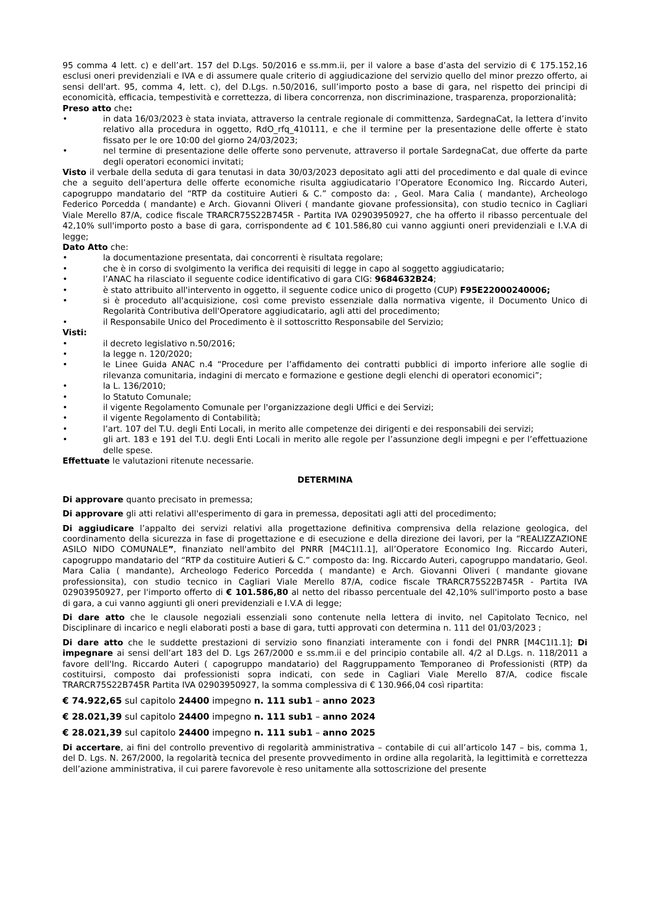95 comma 4 lett. c) e dell’art. 157 del D.Lgs. 50/2016 e ss.mm.ii, per il valore a base d’asta del servizio di € 175.152,16 esclusi oneri previdenziali e IVA e di assumere quale criterio di aggiudicazione del servizio quello del minor prezzo offerto, ai sensi dell'art. 95, comma 4, lett. c), del D.Lgs. n.50/2016, sull’importo posto a base di gara, nel rispetto dei principi di economicità, efficacia, tempestività e correttezza, di libera concorrenza, non discriminazione, trasparenza, proporzionalità;
Preso atto che:
• in data 16/03/2023 è stata inviata, attraverso la centrale regionale di committenza, SardegnaCat, la lettera d’invito relativo alla procedura in oggetto, RdO_rfq_410111, e che il termine per la presentazione delle offerte è stato fissato per le ore 10:00 del giorno 24/03/2023;
• nel termine di presentazione delle offerte sono pervenute, attraverso il portale SardegnaCat, due offerte da parte degli operatori economici invitati;
Visto il verbale della seduta di gara tenutasi in data 30/03/2023 depositato agli atti del procedimento e dal quale di evince che a seguito dell’apertura delle offerte economiche risulta aggiudicatario l’Operatore Economico Ing. Riccardo Auteri, capogruppo mandatario del “RTP da costituire Autieri & C.” composto da: , Geol. Mara Calia ( mandante), Archeologo Federico Porcedda ( mandante) e Arch. Giovanni Oliveri ( mandante giovane professionsita), con studio tecnico in Cagliari Viale Merello 87/A, codice fiscale TRARCR75S22B745R - Partita IVA 02903950927, che ha offerto il ribasso percentuale del 42,10% sull'importo posto a base di gara, corrispondente ad € 101.586,80 cui vanno aggiunti oneri previdenziali e I.V.A di legge;
Dato Atto che:
• la documentazione presentata, dai concorrenti è risultata regolare;
• che è in corso di svolgimento la verifica dei requisiti di legge in capo al soggetto aggiudicatario;
• l’ANAC ha rilasciato il seguente codice identificativo di gara CIG: 9684632B24;
• è stato attribuito all'intervento in oggetto, il seguente codice unico di progetto (CUP) F95E22000240006;
• si è proceduto all'acquisizione, così come previsto essenziale dalla normativa vigente, il Documento Unico di Regolarità Contributiva dell'Operatore aggiudicatario, agli atti del procedimento;
• il Responsabile Unico del Procedimento è il sottoscritto Responsabile del Servizio;
Visti:
• il decreto legislativo n.50/2016;
• la legge n. 120/2020;
• le Linee Guida ANAC n.4 “Procedure per l’affidamento dei contratti pubblici di importo inferiore alle soglie di rilevanza comunitaria, indagini di mercato e formazione e gestione degli elenchi di operatori economici”;
• la L. 136/2010;
• lo Statuto Comunale;
• il vigente Regolamento Comunale per l'organizzazione degli Uffici e dei Servizi;
• il vigente Regolamento di Contabilità;
• l’art. 107 del T.U. degli Enti Locali, in merito alle competenze dei dirigenti e dei responsabili dei servizi;
• gli art. 183 e 191 del T.U. degli Enti Locali in merito alle regole per l’assunzione degli impegni e per l’effettuazione delle spese.
Effettuate le valutazioni ritenute necessarie.
DETERMINA
Di approvare quanto precisato in premessa;
Di approvare gli atti relativi all'esperimento di gara in premessa, depositati agli atti del procedimento;
Di aggiudicare l’appalto dei servizi relativi alla progettazione definitiva comprensiva della relazione geologica, del coordinamento della sicurezza in fase di progettazione e di esecuzione e della direzione dei lavori, per la “REALIZZAZIONE ASILO NIDO COMUNALE”, finanziato nell'ambito del PNRR [M4C1I1.1], all’Operatore Economico Ing. Riccardo Auteri, capogruppo mandatario del “RTP da costituire Autieri & C.” composto da: Ing. Riccardo Auteri, capogruppo mandatario, Geol. Mara Calia ( mandante), Archeologo Federico Porcedda ( mandante) e Arch. Giovanni Oliveri ( mandante giovane professionsita), con studio tecnico in Cagliari Viale Merello 87/A, codice fiscale TRARCR75S22B745R - Partita IVA 02903950927, per l'importo offerto di € 101.586,80 al netto del ribasso percentuale del 42,10% sull'importo posto a base di gara, a cui vanno aggiunti gli oneri previdenziali e I.V.A di legge;
Di dare atto che le clausole negoziali essenziali sono contenute nella lettera di invito, nel Capitolato Tecnico, nel Disciplinare di incarico e negli elaborati posti a base di gara, tutti approvati con determina n. 111 del 01/03/2023 ;
Di dare atto che le suddette prestazioni di servizio sono finanziati interamente con i fondi del PNRR [M4C1I1.1]; Di impegnare ai sensi dell’art 183 del D. Lgs 267/2000 e ss.mm.ii e del principio contabile all. 4/2 al D.Lgs. n. 118/2011 a favore dell'Ing. Riccardo Auteri ( capogruppo mandatario) del Raggruppamento Temporaneo di Professionisti (RTP) da costituirsi, composto dai professionisti sopra indicati, con sede in Cagliari Viale Merello 87/A, codice fiscale TRARCR75S22B745R Partita IVA 02903950927, la somma complessiva di € 130.966,04 così ripartita:
€ 74.922,65 sul capitolo 24400 impegno n. 111 sub1 – anno 2023
€ 28.021,39 sul capitolo 24400 impegno n. 111 sub1 – anno 2024
€ 28.021,39 sul capitolo 24400 impegno n. 111 sub1 – anno 2025
Di accertare, ai fini del controllo preventivo di regolarità amministrativa – contabile di cui all’articolo 147 – bis, comma 1, del D. Lgs. N. 267/2000, la regolarità tecnica del presente provvedimento in ordine alla regolarità, la legittimità e correttezza dell’azione amministrativa, il cui parere favorevole è reso unitamente alla sottoscrizione del presente